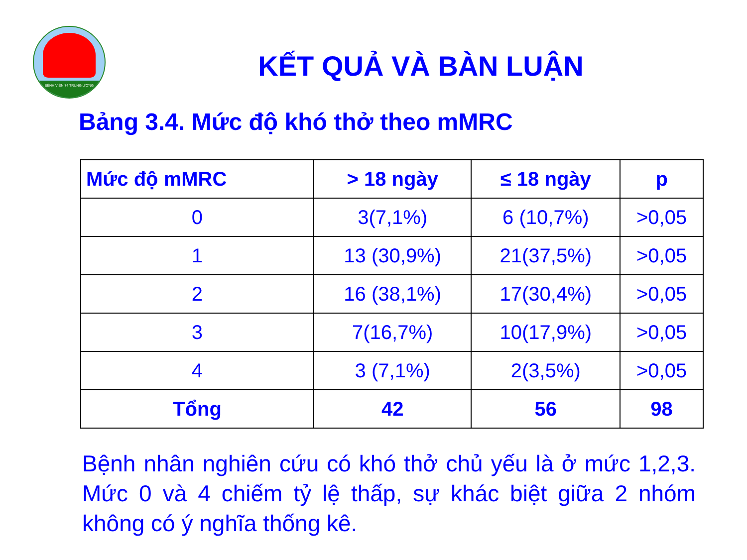BỆNH VIỆN 74 TRUNG ƯƠNG
KẾT QUẢ VÀ BÀN LUẬN
Bảng 3.4. Mức độ khó thở theo mMRC
| Mức độ mMRC | > 18 ngày | ≤ 18 ngày | p |
| --- | --- | --- | --- |
| 0 | 3(7,1%) | 6 (10,7%) | >0,05 |
| 1 | 13 (30,9%) | 21(37,5%) | >0,05 |
| 2 | 16 (38,1%) | 17(30,4%) | >0,05 |
| 3 | 7(16,7%) | 10(17,9%) | >0,05 |
| 4 | 3 (7,1%) | 2(3,5%) | >0,05 |
| Tổng | 42 | 56 | 98 |
Bệnh nhân nghiên cứu có khó thở chủ yếu là ở mức 1,2,3. Mức 0 và 4 chiếm tỷ lệ thấp, sự khác biệt giữa 2 nhóm không có ý nghĩa thống kê.